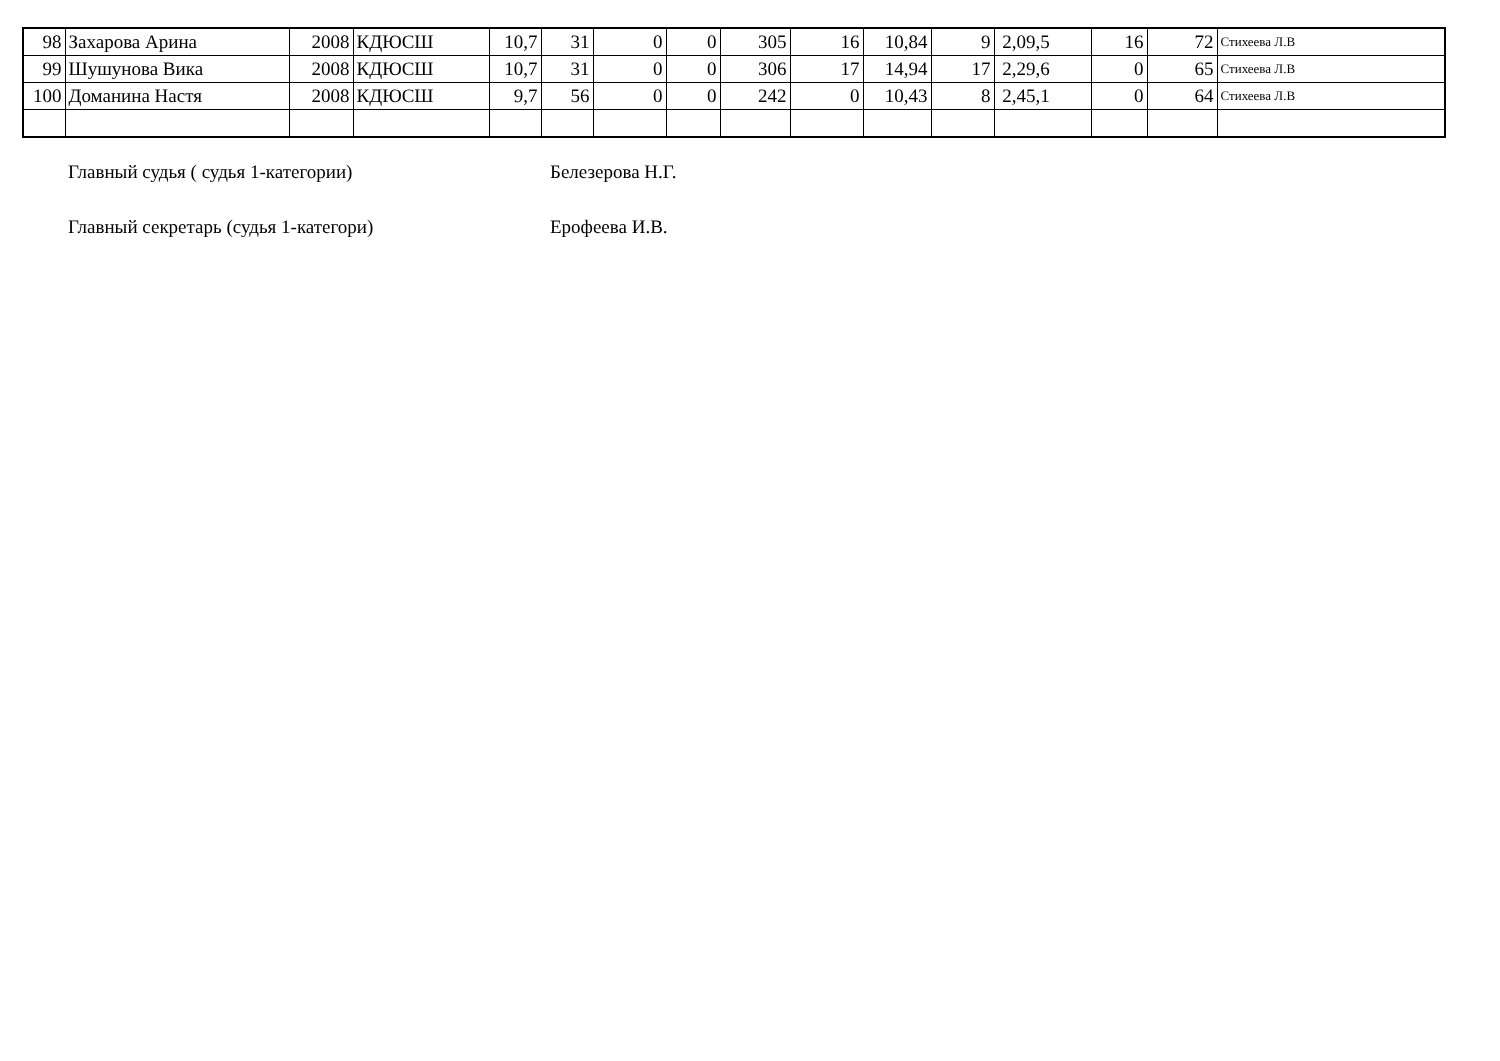| 98 | Захарова Арина | 2008 | КДЮСШ | 10,7 | 31 | 0 | 0 | 305 | 16 | 10,84 | 9 | 2,09,5 | 16 | 72 | Стихеева Л.В |
| 99 | Шушунова Вика | 2008 | КДЮСШ | 10,7 | 31 | 0 | 0 | 306 | 17 | 14,94 | 17 | 2,29,6 | 0 | 65 | Стихеева Л.В |
| 100 | Доманина Настя | 2008 | КДЮСШ | 9,7 | 56 | 0 | 0 | 242 | 0 | 10,43 | 8 | 2,45,1 | 0 | 64 | Стихеева Л.В |
Главный судья ( судья 1-категории) Белезерова Н.Г.
Главный секретарь (судья 1-категори) Ерофеева И.В.